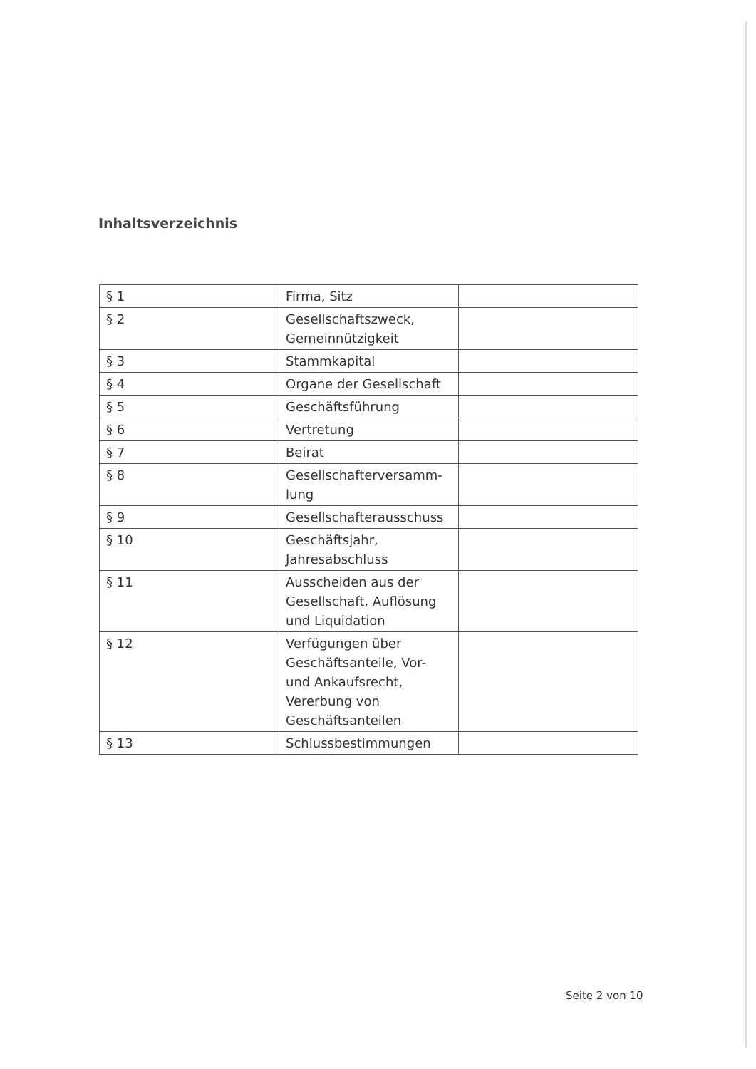Inhaltsverzeichnis
| § 1 | Firma, Sitz | |
| § 2 | Gesellschaftszweck, Gemeinnützigkeit | |
| § 3 | Stammkapital | |
| § 4 | Organe der Gesellschaft | |
| § 5 | Geschäftsführung | |
| § 6 | Vertretung | |
| § 7 | Beirat | |
| § 8 | Gesellschafterversamm- lung | |
| § 9 | Gesellschafterausschuss | |
| § 10 | Geschäftsjahr, Jahresabschluss | |
| § 11 | Ausscheiden aus der Gesellschaft, Auflösung und Liquidation | |
| § 12 | Verfügungen über Geschäftsanteile, Vor- und Ankaufsrecht, Vererbung von Geschäftsanteilen | |
| § 13 | Schlussbestimmungen | |
Seite 2 von 10